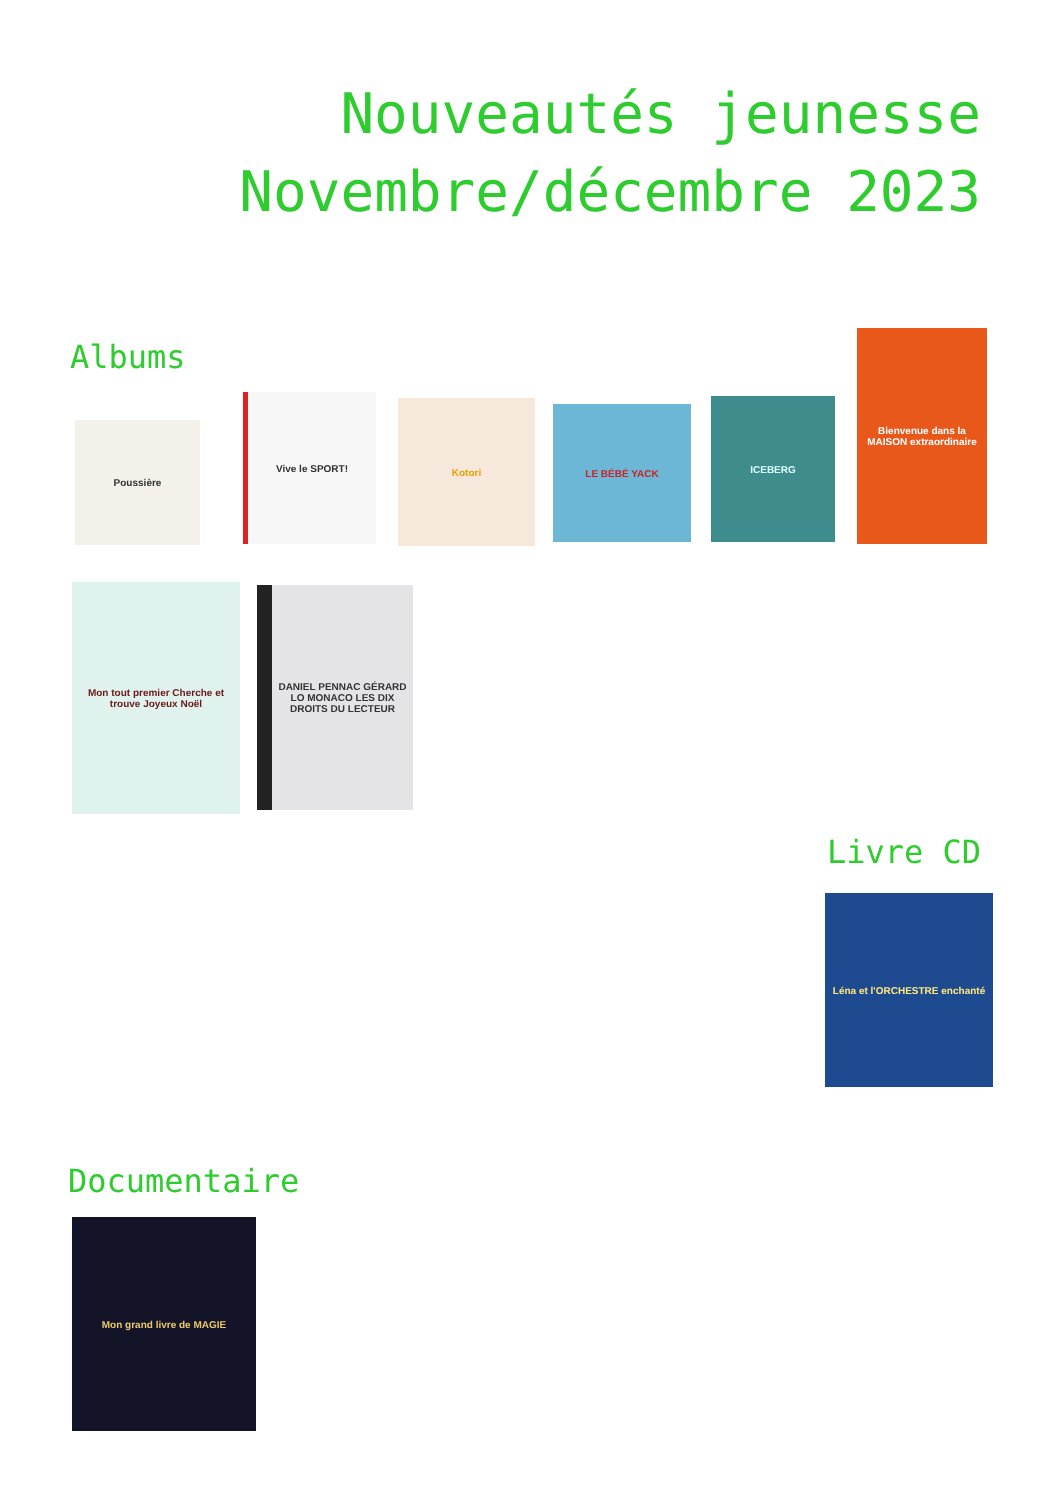Nouveautés jeunesse
Novembre/décembre 2023
Albums
Poussière
Vive le SPORT!
Kotori
LE BÉBÉ YACK
ICEBERG
Bienvenue dans la MAISON extraordinaire
Mon tout premier Cherche et trouve Joyeux Noël
DANIEL PENNAC GÉRARD LO MONACO LES DIX DROITS DU LECTEUR
Livre CD
Léna et l'ORCHESTRE enchanté
Documentaire
Mon grand livre de MAGIE